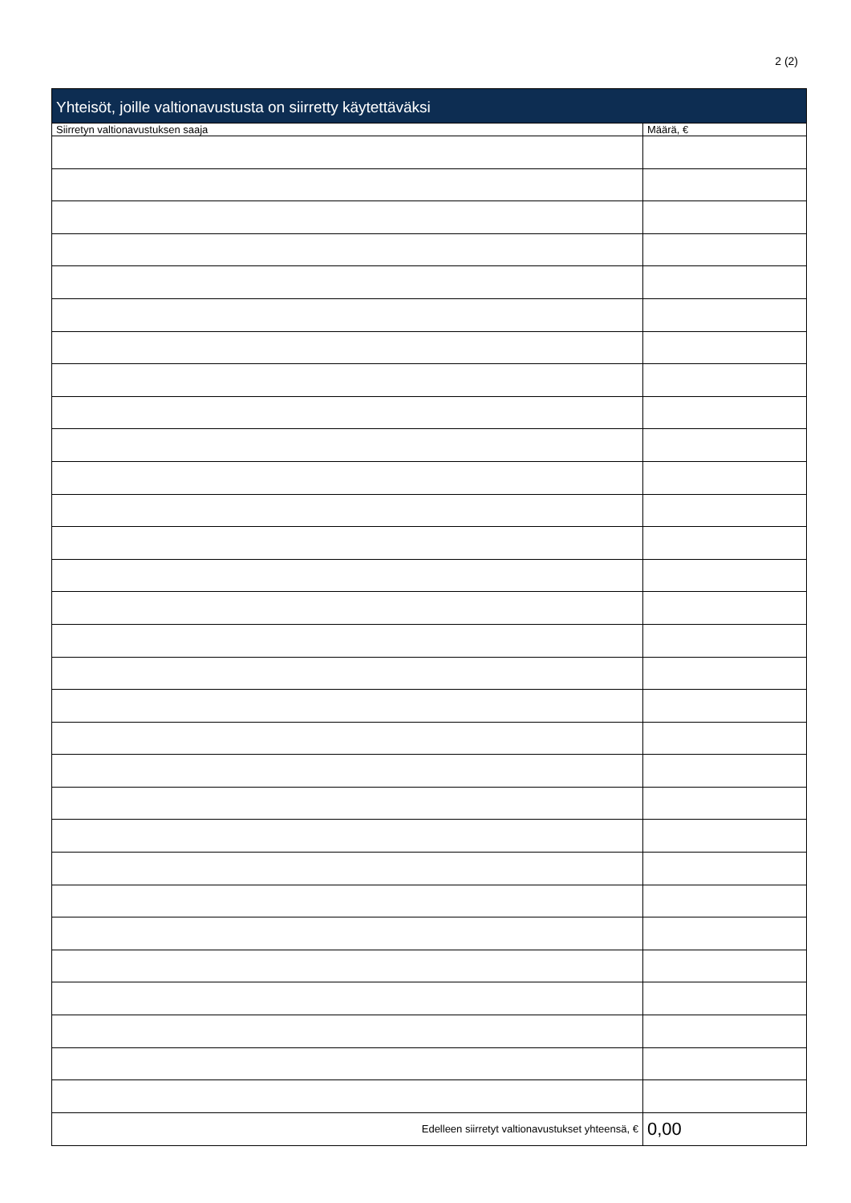2 (2)
| Yhteisöt, joille valtionavustusta on siirretty käytettäväksi | |
| --- | --- |
| Siirretyn valtionavustuksen saaja | Määrä, € |
| Edelleen siirretyt valtionavustukset yhteensä, € | 0,00 |